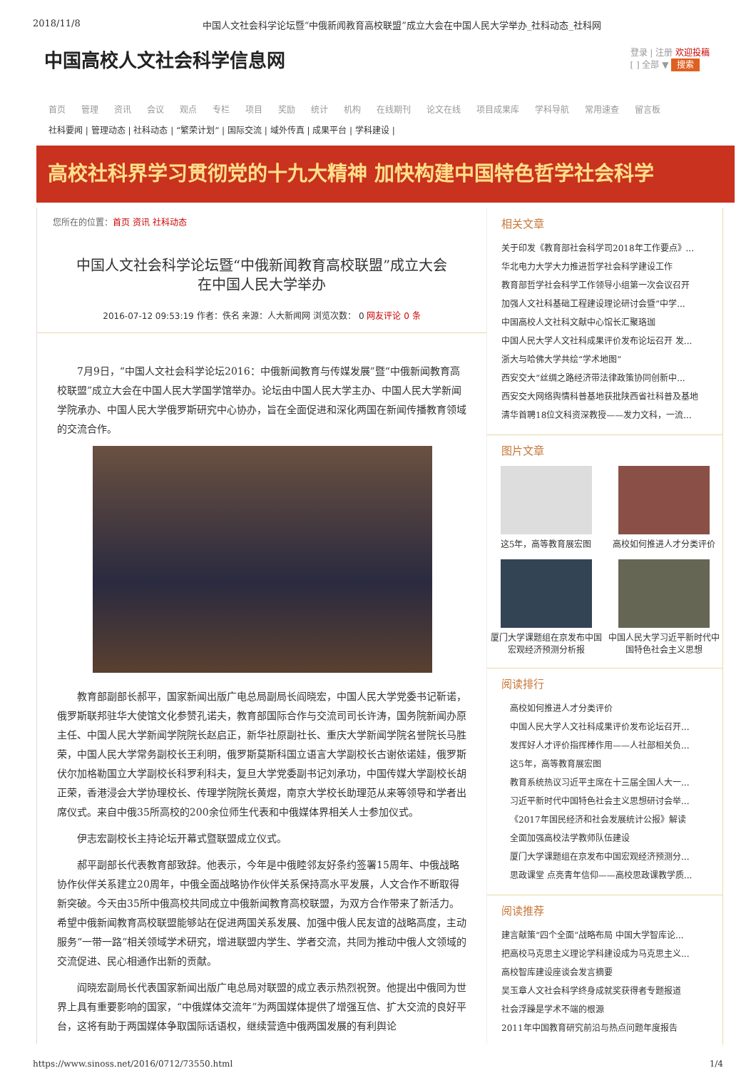2018/11/8 中国人文社会科学论坛暨“中俄新闻教育高校联盟”成立大会在中国人民大学举办_社科动态_社科网
中国高校人文社会科学信息网
登录 | 注册 欢迎投稿
[ ] 全部 ▼ 搜索
首页 管理 资讯 会议 观点 专栏 项目 奖励 统计 机构 在线期刊 论文在线 项目成果库 学科导航 常用速查 留言板
社科要闻 | 管理动态 | 社科动态 | “繁荣计划” | 国际交流 | 域外传真 | 成果平台 | 学科建设 |
高校社科界学习贯彻党的十九大精神 加快构建中国特色哲学社会科学
您所在的位置：首页 资讯 社科动态
中国人文社会科学论坛暨“中俄新闻教育高校联盟”成立大会
在中国人民大学举办
2016-07-12 09:53:19 作者：佚名 来源：人大新闻网 浏览次数： 0 网友评论 0 条
7月9日，“中国人文社会科学论坛2016：中俄新闻教育与传媒发展”暨“中俄新闻教育高校联盟”成立大会在中国人民大学国学馆举办。论坛由中国人民大学主办、中国人民大学新闻学院承办、中国人民大学俄罗斯研究中心协办，旨在全面促进和深化两国在新闻传播教育领域的交流合作。
教育部副部长郝平，国家新闻出版广电总局副局长阎晓宏，中国人民大学党委书记靳诺，俄罗斯联邦驻华大使馆文化参赞孔诺夫，教育部国际合作与交流司司长许涛，国务院新闻办原主任、中国人民大学新闻学院院长赵启正，新华社原副社长、重庆大学新闻学院名誉院长马胜荣，中国人民大学常务副校长王利明，俄罗斯莫斯科国立语言大学副校长古谢依诺娃，俄罗斯伏尔加格勒国立大学副校长科罗利科夫，复旦大学党委副书记刘承功，中国传媒大学副校长胡正荣，香港浸会大学协理校长、传理学院院长黄煜，南京大学校长助理范从来等领导和学者出席仪式。来自中俄35所高校的200余位师生代表和中俄媒体界相关人士参加仪式。
伊志宏副校长主持论坛开幕式暨联盟成立仪式。
郝平副部长代表教育部致辞。他表示，今年是中俄睦邻友好条约签署15周年、中俄战略协作伙伴关系建立20周年，中俄全面战略协作伙伴关系保持高水平发展，人文合作不断取得新突破。今天由35所中俄高校共同成立中俄新闻教育高校联盟，为双方合作带来了新活力。希望中俄新闻教育高校联盟能够站在促进两国关系发展、加强中俄人民友谊的战略高度，主动服务“一带一路”相关领域学术研究，增进联盟内学生、学者交流，共同为推动中俄人文领域的交流促进、民心相通作出新的贡献。
阎晓宏副局长代表国家新闻出版广电总局对联盟的成立表示热烈祝贺。他提出中俄同为世界上具有重要影响的国家，“中俄媒体交流年”为两国媒体提供了增强互信、扩大交流的良好平台，这将有助于两国媒体争取国际话语权，继续营造中俄两国发展的有利舆论
相关文章
关于印发《教育部社会科学司2018年工作要点》...
华北电力大学大力推进哲学社会科学建设工作
教育部哲学社会科学工作领导小组第一次会议召开
加强人文社科基础工程建设理论研讨会暨“中学...
中国高校人文社科文献中心馆长汇聚珞珈
中国人民大学人文社科成果评价发布论坛召开 发...
浙大与哈佛大学共绘“学术地图”
西安交大“丝绸之路经济带法律政策协同创新中...
西安交大网络舆情科普基地获批陕西省社科普及基地
清华首聘18位文科资深教授——发力文科，一流...
图片文章
这5年，高等教育展宏图
高校如何推进人才分类评价
厦门大学课题组在京发布中国宏观经济预测分析报
中国人民大学习近平新时代中国特色社会主义思想
阅读排行
高校如何推进人才分类评价
中国人民大学人文社科成果评价发布论坛召开...
发挥好人才评价指挥棒作用——人社部相关负...
这5年，高等教育展宏图
教育系统热议习近平主席在十三届全国人大一...
习近平新时代中国特色社会主义思想研讨会举...
《2017年国民经济和社会发展统计公报》解读
全面加强高校法学教师队伍建设
厦门大学课题组在京发布中国宏观经济预测分...
思政课堂 点亮青年信仰——高校思政课教学质...
阅读推荐
建言献策“四个全面”战略布局 中国大学智库论...
把高校马克思主义理论学科建设成为马克思主义...
高校智库建设座谈会发言摘要
吴玉章人文社会科学终身成就奖获得者专题报道
社会浮躁是学术不端的根源
2011年中国教育研究前沿与热点问题年度报告
https://www.sinoss.net/2016/0712/73550.html 1/4